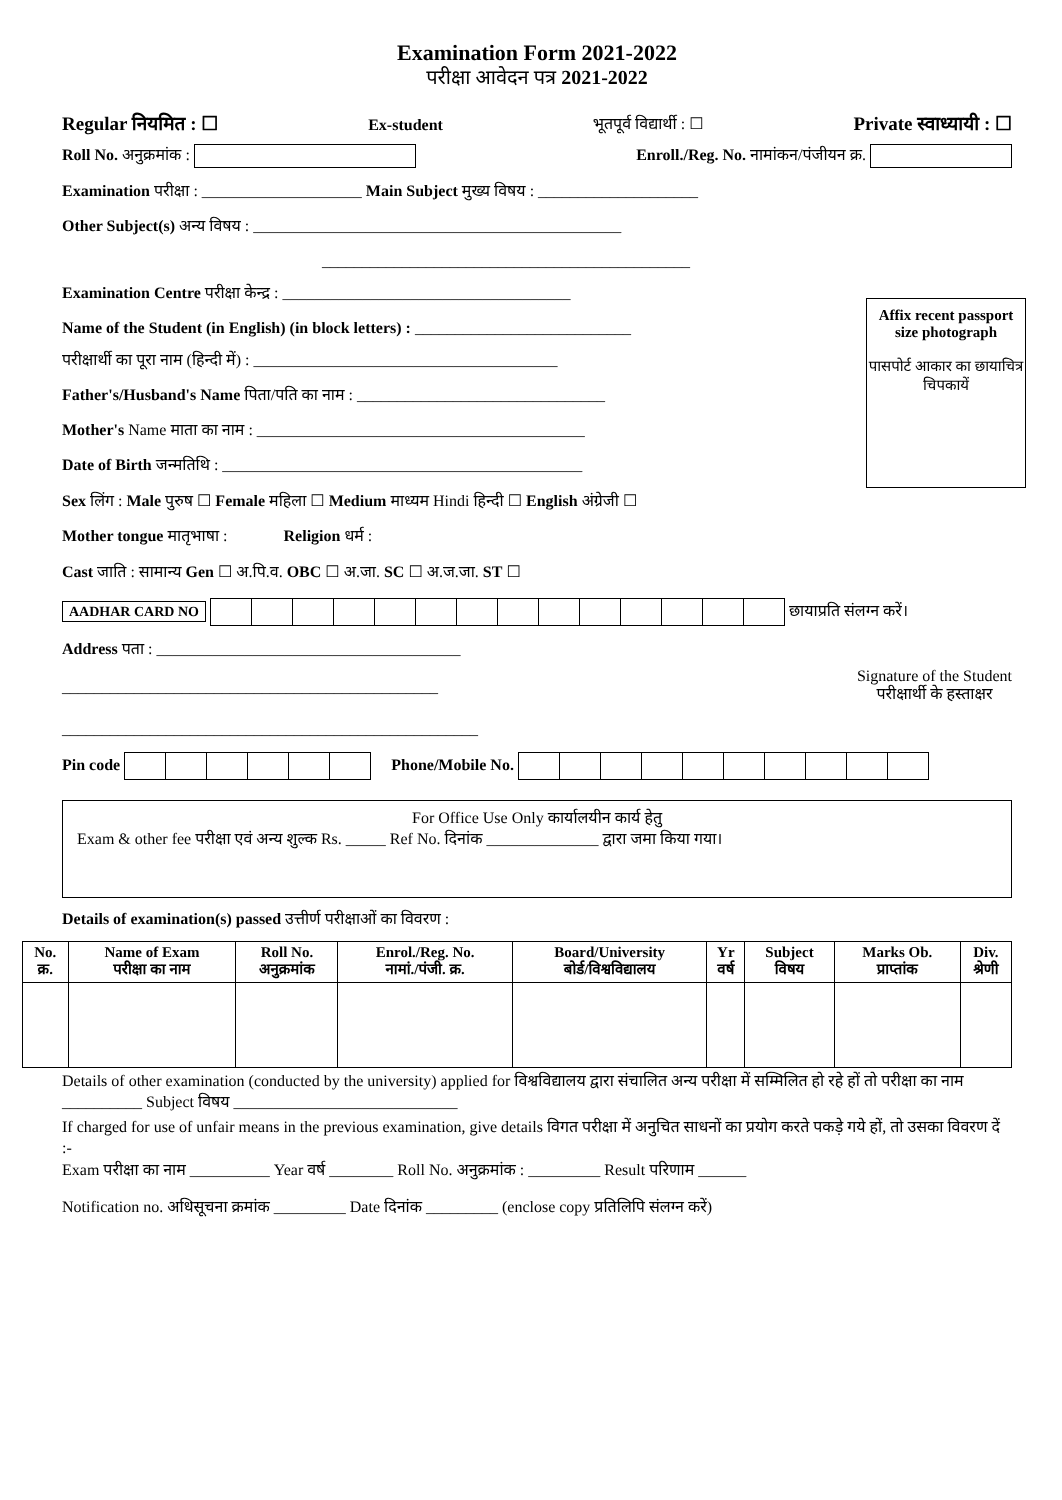Examination Form 2021-2022
परीक्षा आवेदन पत्र 2021-2022
Regular नियमित : ☐ Ex-student भूतपूर्व विद्यार्थी : ☐ Private स्वाध्यायी : ☐
Roll No. अनुक्रमांक : Enroll./Reg. No. नामांकन/पंजीयन क्र.
Examination परीक्षा : ____________________ Main Subject मुख्य विषय : ____________________
Other Subject(s) अन्य विषय : ______________________________________________
______________________________________________
Affix recent passport size photograph
पासपोर्ट आकार का छायाचित्र चिपकायें
Examination Centre परीक्षा केन्द्र : ____________________________________
Name of the Student (in English) (in block letters) : ___________________________
परीक्षार्थी का पूरा नाम (हिन्दी में) : ______________________________________
Father's/Husband's Name पिता/पति का नाम : _______________________________
Mother's Name माता का नाम : _________________________________________
Date of Birth जन्मतिथि : _____________________________________________
Sex लिंग : Male पुरुष ☐ Female महिला ☐ Medium माध्यम Hindi हिन्दी ☐ English अंग्रेजी ☐
Mother tongue मातृभाषा : Religion धर्म :
Cast जाति : सामान्य Gen ☐ अ.पि.व. OBC ☐ अ.जा. SC ☐ अ.ज.जा. ST ☐
AADHAR CARD NO छायाप्रति संलग्न करें।
Address पता : ______________________________________
_______________________________________________ Signature of the Student
परीक्षार्थी के हस्ताक्षर
____________________________________________________
Pin code Phone/Mobile No.
For Office Use Only कार्यालयीन कार्य हेतु
Exam & other fee परीक्षा एवं अन्य शुल्क Rs. _____ Ref No. दिनांक ______________ द्वारा जमा किया गया।
Details of examination(s) passed उत्तीर्ण परीक्षाओं का विवरण :
| No. क्र. | Name of Exam परीक्षा का नाम | Roll No. अनुक्रमांक | Enrol./Reg. No. नामां./पंजी. क्र. | Board/University बोर्ड/विश्वविद्यालय | Yr वर्ष | Subject विषय | Marks Ob. प्राप्तांक | Div. श्रेणी |
| --- | --- | --- | --- | --- | --- | --- | --- | --- |
Details of other examination (conducted by the university) applied for विश्वविद्यालय द्वारा संचालित अन्य परीक्षा में सम्मिलित हो रहे हों तो परीक्षा का नाम __________ Subject विषय ____________________________
If charged for use of unfair means in the previous examination, give details विगत परीक्षा में अनुचित साधनों का प्रयोग करते पकड़े गये हों, तो उसका विवरण दें :-
Exam परीक्षा का नाम __________ Year वर्ष ________ Roll No. अनुक्रमांक : _________ Result परिणाम ______
Notification no. अधिसूचना क्रमांक _________ Date दिनांक _________ (enclose copy प्रतिलिपि संलग्न करें)